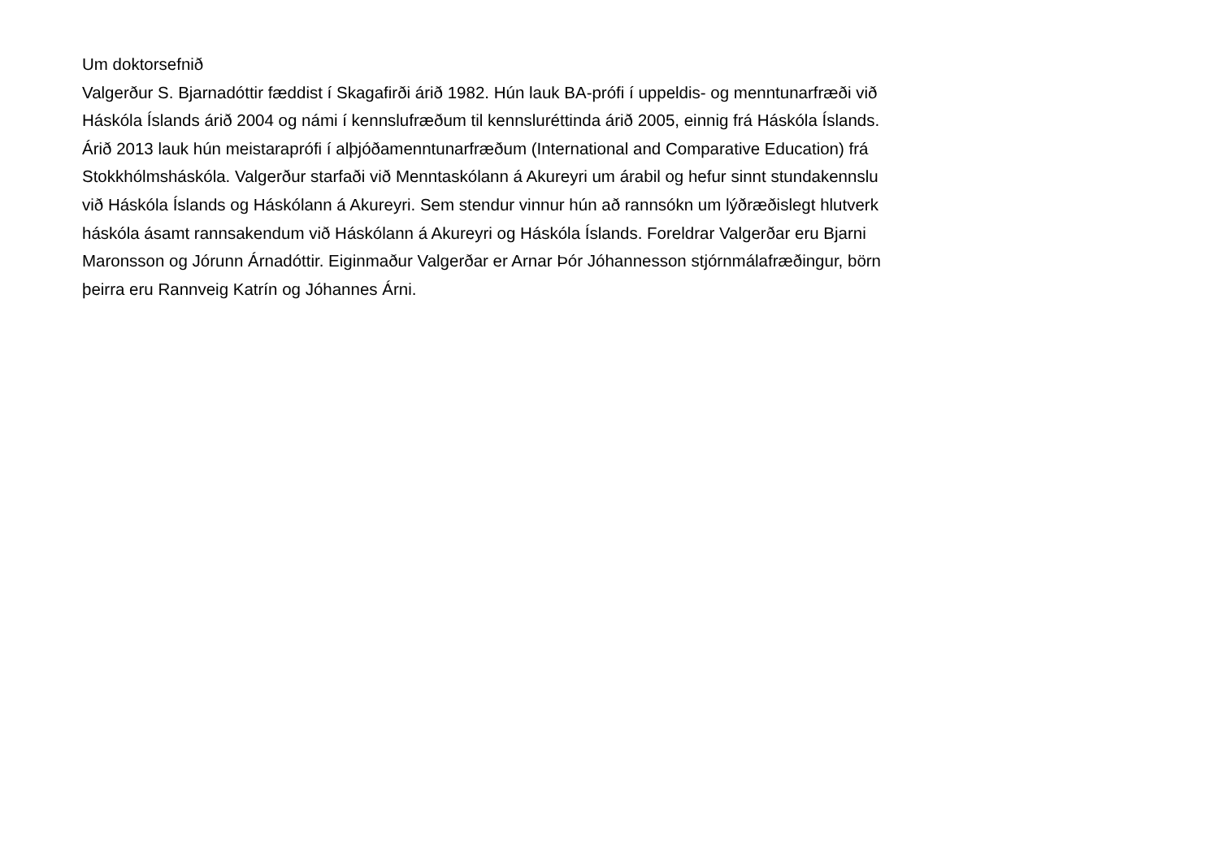Um doktorsefnið
Valgerður S. Bjarnadóttir fæddist í Skagafirði árið 1982. Hún lauk BA-prófi í uppeldis- og menntunarfræði við
Háskóla Íslands árið 2004 og námi í kennslufræðum til kennsluréttinda árið 2005, einnig frá Háskóla Íslands.
Árið 2013 lauk hún meistaraprófi í alþjóðamenntunarfræðum (International and Comparative Education) frá
Stokkhólmsháskóla. Valgerður starfaði við Menntaskólann á Akureyri um árabil og hefur sinnt stundakennslu
við Háskóla Íslands og Háskólann á Akureyri. Sem stendur vinnur hún að rannsókn um lýðræðislegt hlutverk
háskóla ásamt rannsakendum við Háskólann á Akureyri og Háskóla Íslands. Foreldrar Valgerðar eru Bjarni
Maronsson og Jórunn Árnadóttir. Eiginmaður Valgerðar er Arnar Þór Jóhannesson stjórnmálafræðingur, börn
þeirra eru Rannveig Katrín og Jóhannes Árni.